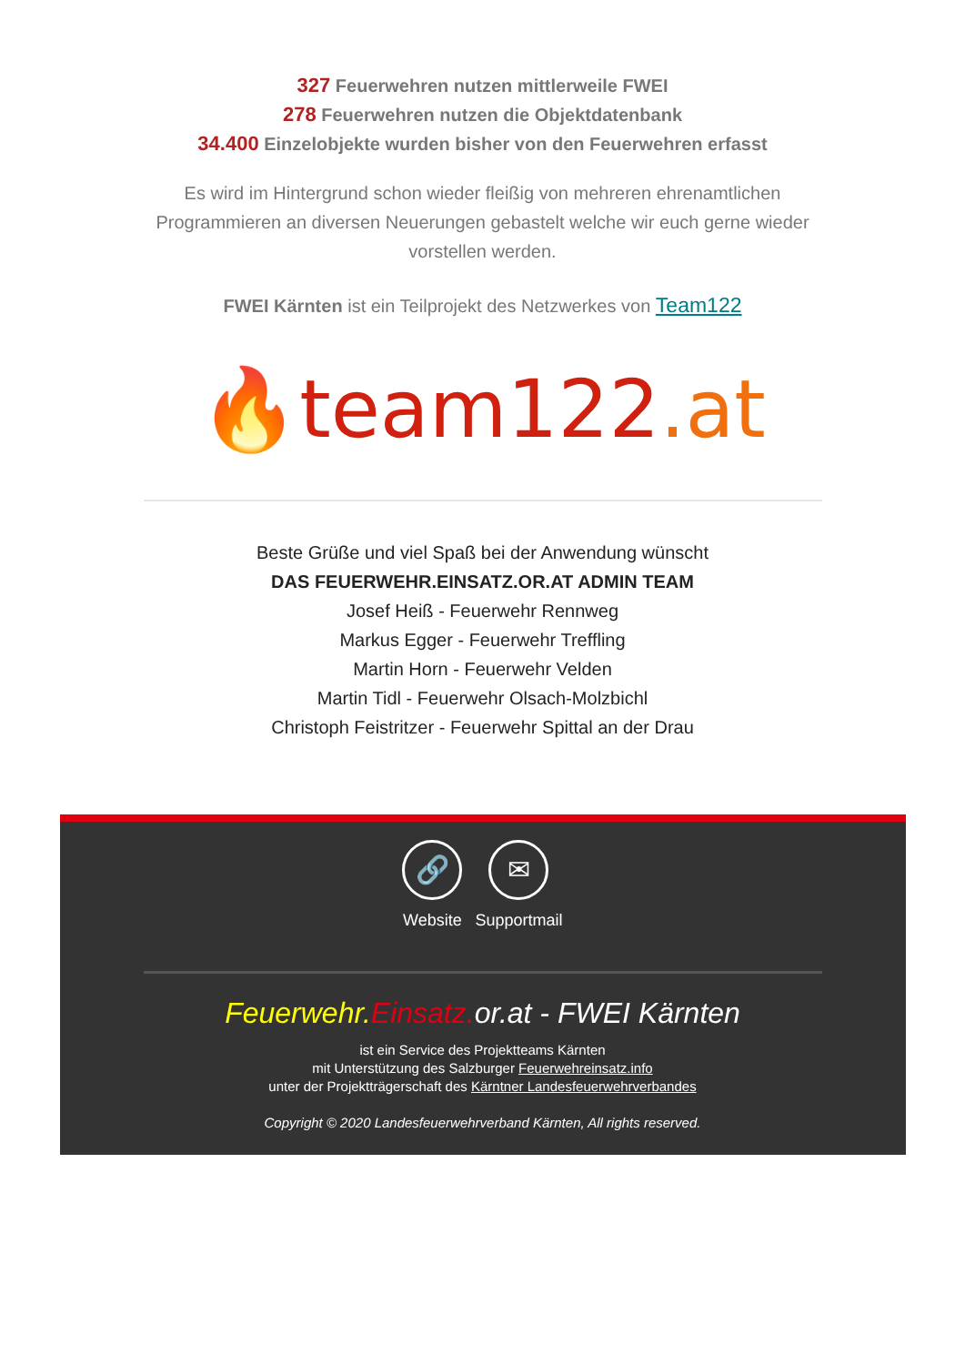327 Feuerwehren nutzen mittlerweile FWEI
278 Feuerwehren nutzen die Objektdatenbank
34.400 Einzelobjekte wurden bisher von den Feuerwehren erfasst
Es wird im Hintergrund schon wieder fleißig von mehreren ehrenamtlichen Programmieren an diversen Neuerungen gebastelt welche wir euch gerne wieder vorstellen werden.
FWEI Kärnten ist ein Teilprojekt des Netzwerkes von Team122
🔥 team122.at
Beste Grüße und viel Spaß bei der Anwendung wünscht
DAS FEUERWEHR.EINSATZ.OR.AT ADMIN TEAM
Josef Heiß - Feuerwehr Rennweg
Markus Egger - Feuerwehr Treffling
Martin Horn - Feuerwehr Velden
Martin Tidl - Feuerwehr Olsach-Molzbichl
Christoph Feistritzer - Feuerwehr Spittal an der Drau
🔗
Website
✉
Supportmail
Feuerwehr. Einsatz. or.at - FWEI Kärnten
ist ein Service des Projektteams Kärnten
mit Unterstützung des Salzburger Feuerwehreinsatz.info
unter der Projektträgerschaft des Kärntner Landesfeuerwehrverbandes
Copyright © 2020 Landesfeuerwehrverband Kärnten, All rights reserved.